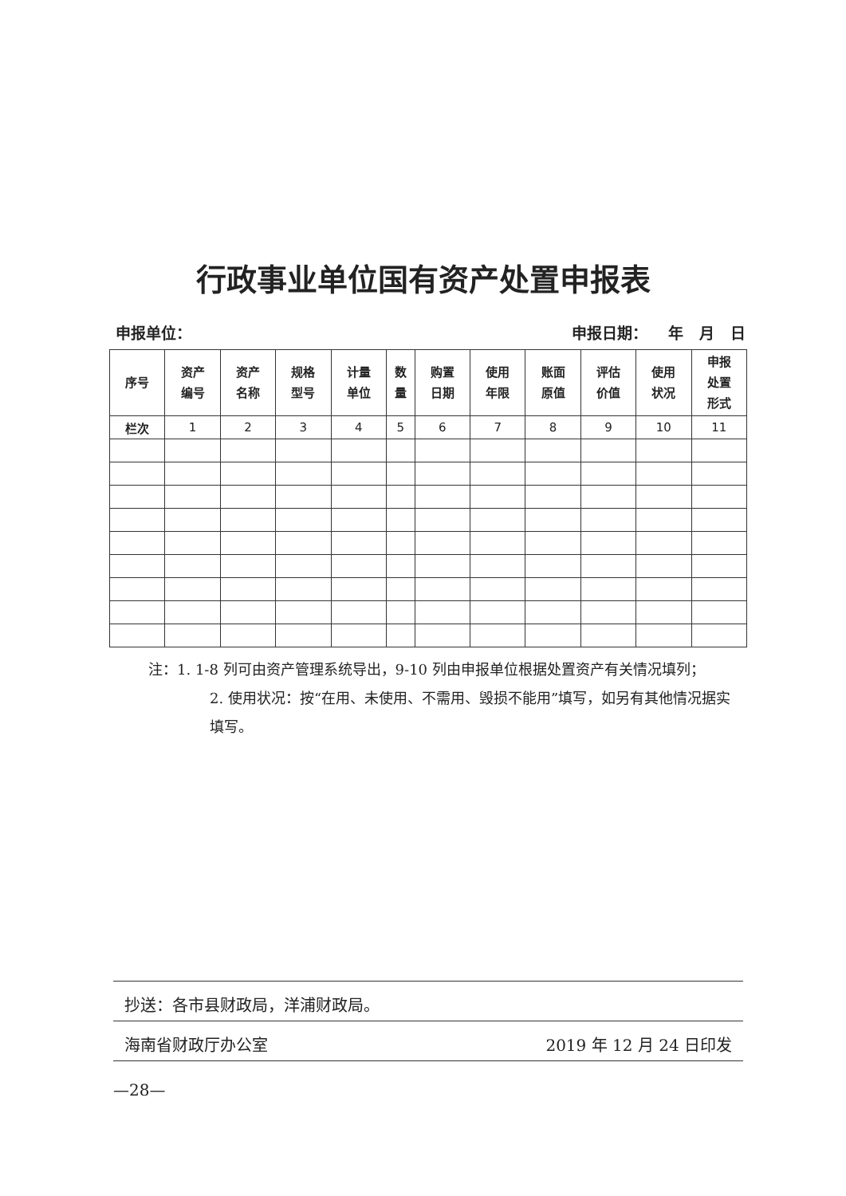行政事业单位国有资产处置申报表
申报单位： 申报日期： 年 月 日
| 序号 | 资产 编号 | 资产 名称 | 规格 型号 | 计量 单位 | 数 量 | 购置 日期 | 使用 年限 | 账面 原值 | 评估 价值 | 使用 状况 | 申报 处置 形式 |
| --- | --- | --- | --- | --- | --- | --- | --- | --- | --- | --- | --- |
| 栏次 | 1 | 2 | 3 | 4 | 5 | 6 | 7 | 8 | 9 | 10 | 11 |
注：1. 1-8 列可由资产管理系统导出，9-10 列由申报单位根据处置资产有关情况填列；
2. 使用状况：按“在用、未使用、不需用、毁损不能用”填写，如另有其他情况据实填写。
抄送：各市县财政局，洋浦财政局。
海南省财政厅办公室 2019 年 12 月 24 日印发
—28—